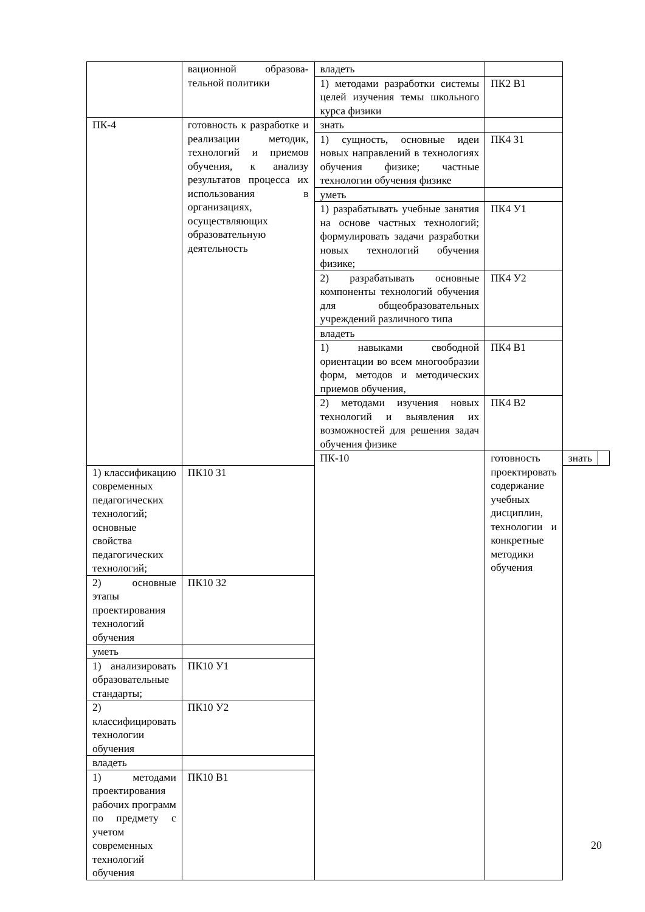| | вационной образова-тельной политики | владеть | | | |
| | | 1) методами разработки системы целей изучения темы школьного курса физики | ПК2 В1 | | |
| ПК-4 | готовность к разработке и реализации методик, технологий и приемов обучения, к анализу результатов процесса их использования в организациях, осуществляющих образовательную деятельность | знать | | | |
| | | 1) сущность, основные идеи новых направлений в технологиях обучения физике; частные технологии обучения физике | ПК4 З1 | | |
| | | уметь | | | |
| | | 1) разрабатывать учебные занятия на основе частных технологий; формулировать задачи разработки новых технологий обучения физике; | ПК4 У1 | | |
| | | 2) разрабатывать основные компоненты технологий обучения для общеобразовательных учреждений различного типа | ПК4 У2 | | |
| | | владеть | | | |
| | | 1) навыками свободной ориентации во всем многообразии форм, методов и методических приемов обучения, | ПК4 В1 | | |
| | | 2) методами изучения новых технологий и выявления их возможностей для решения задач обучения физике | ПК4 В2 | | |
| | | ПК-10 | готовность проектировать содержание учебных дисциплин, технологии и конкретные методики обучения | знать | |
| 1) классификацию современных педагогических технологий; основные свойства педагогических технологий; | ПК10 З1 | | | | |
| 2) основные этапы проектирования технологий обучения | ПК10 З2 | | | | |
| уметь | | | | | |
| 1) анализировать образовательные стандарты; | ПК10 У1 | | | | |
| 2) классифицировать технологии обучения | ПК10 У2 | | | | |
| владеть | | | | | |
| 1) методами проектирования рабочих программ по предмету с учетом современных технологий обучения | ПК10 В1 | | | | |
20